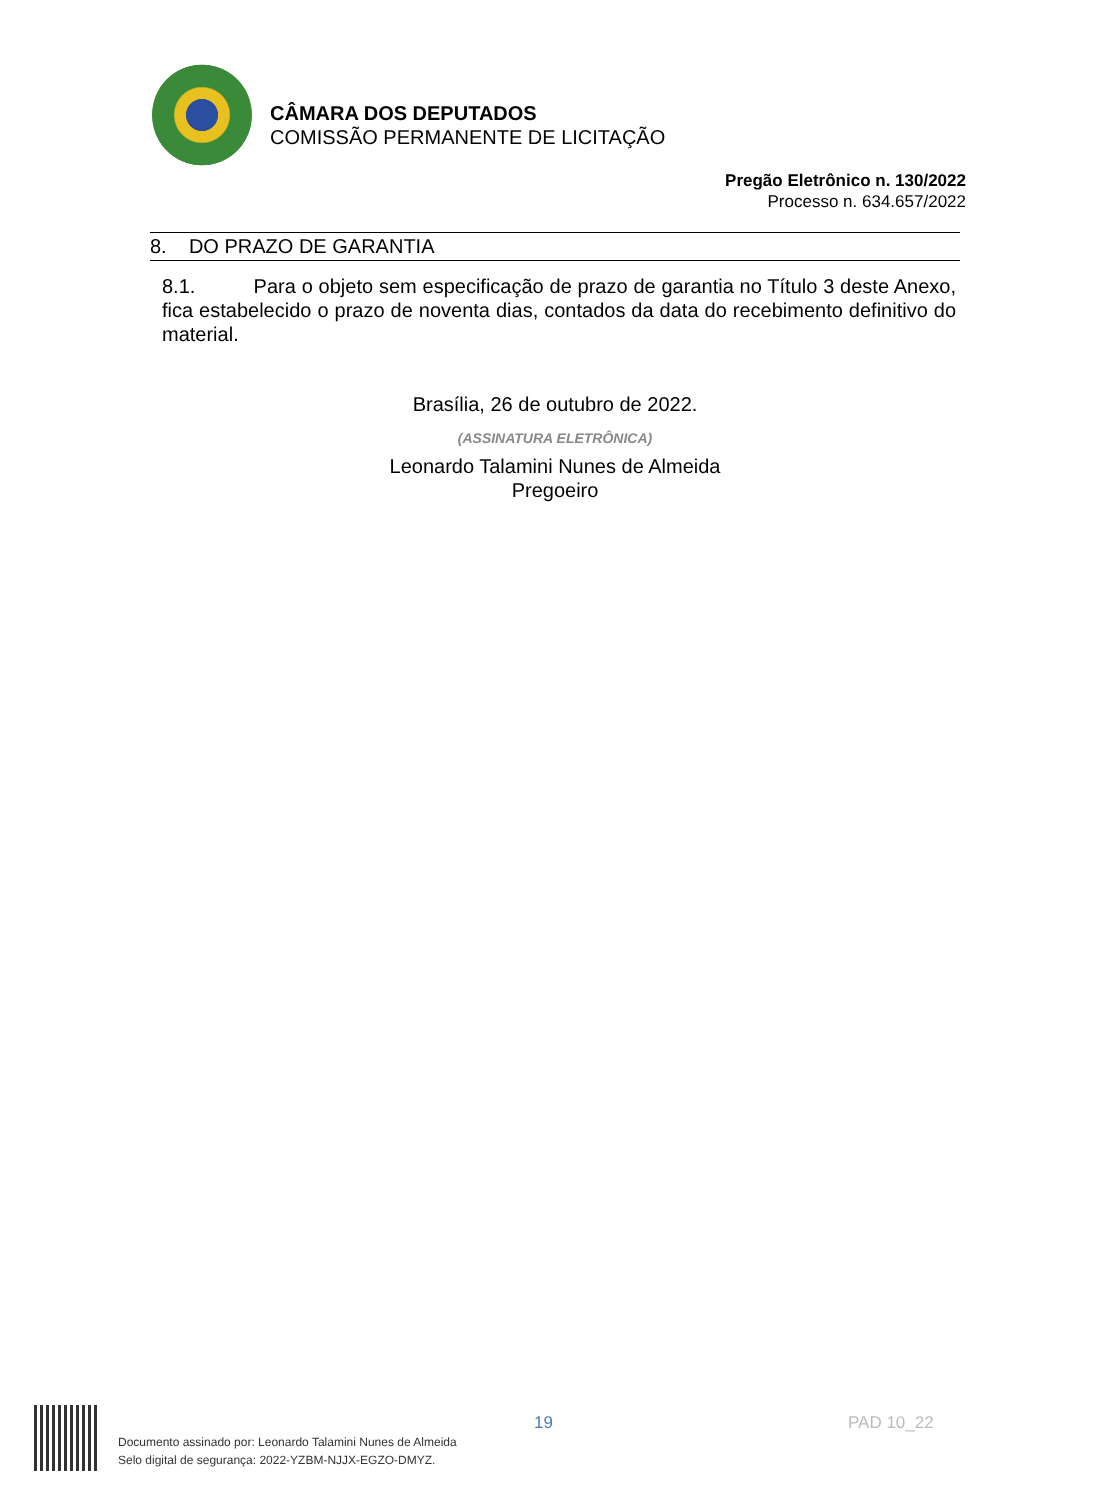CÂMARA DOS DEPUTADOS
COMISSÃO PERMANENTE DE LICITAÇÃO
Pregão Eletrônico n. 130/2022
Processo n. 634.657/2022
8. DO PRAZO DE GARANTIA
8.1. Para o objeto sem especificação de prazo de garantia no Título 3 deste Anexo, fica estabelecido o prazo de noventa dias, contados da data do recebimento definitivo do material.
Brasília, 26 de outubro de 2022.
(ASSINATURA ELETRÔNICA)
Leonardo Talamini Nunes de Almeida
Pregoeiro
Documento assinado por: Leonardo Talamini Nunes de Almeida
Selo digital de segurança: 2022-YZBM-NJJX-EGZO-DMYZ.
19 PAD 10_22